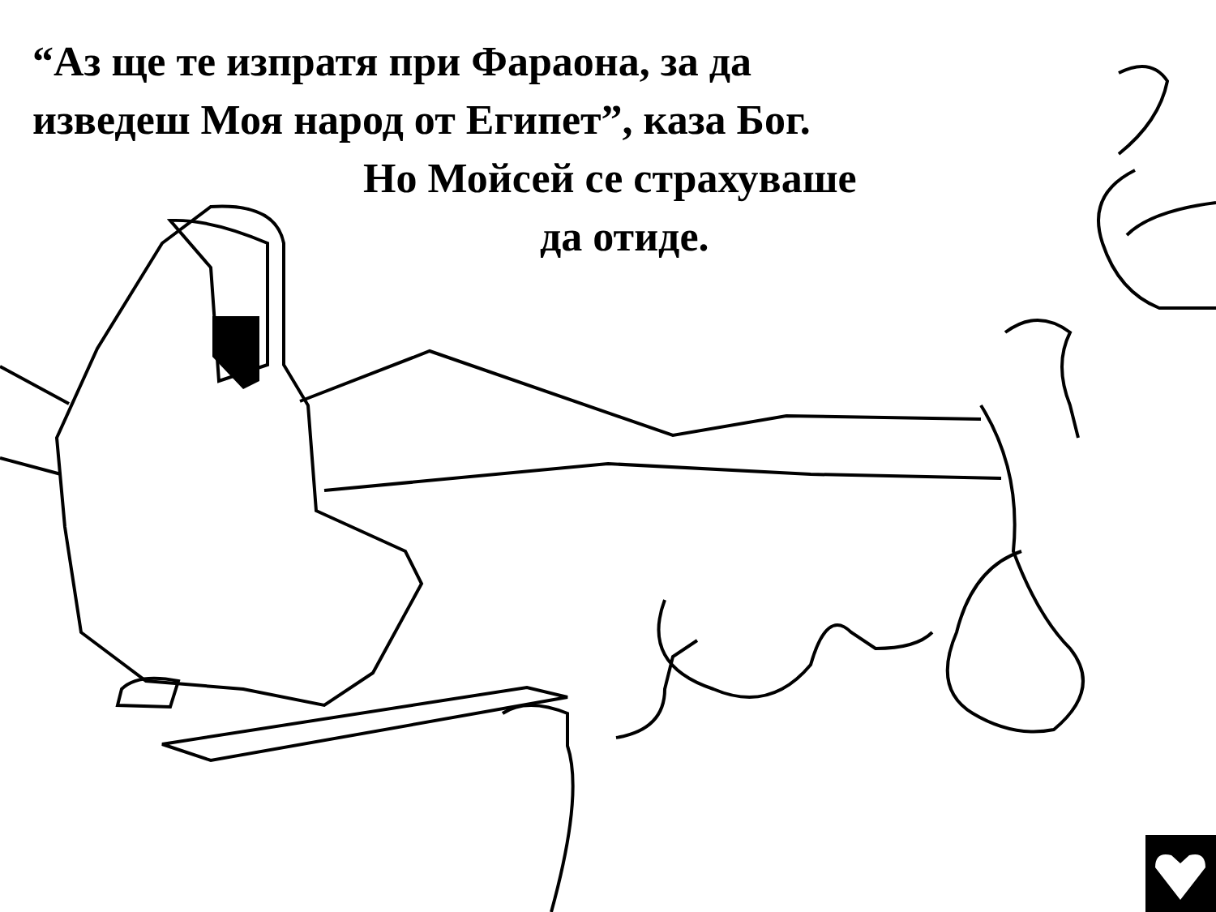“Аз ще те изпратя при Фараона, за да
изведеш Моя народ от Египет”, каза Бог.
Но Мойсей се страхуваше
да отиде.